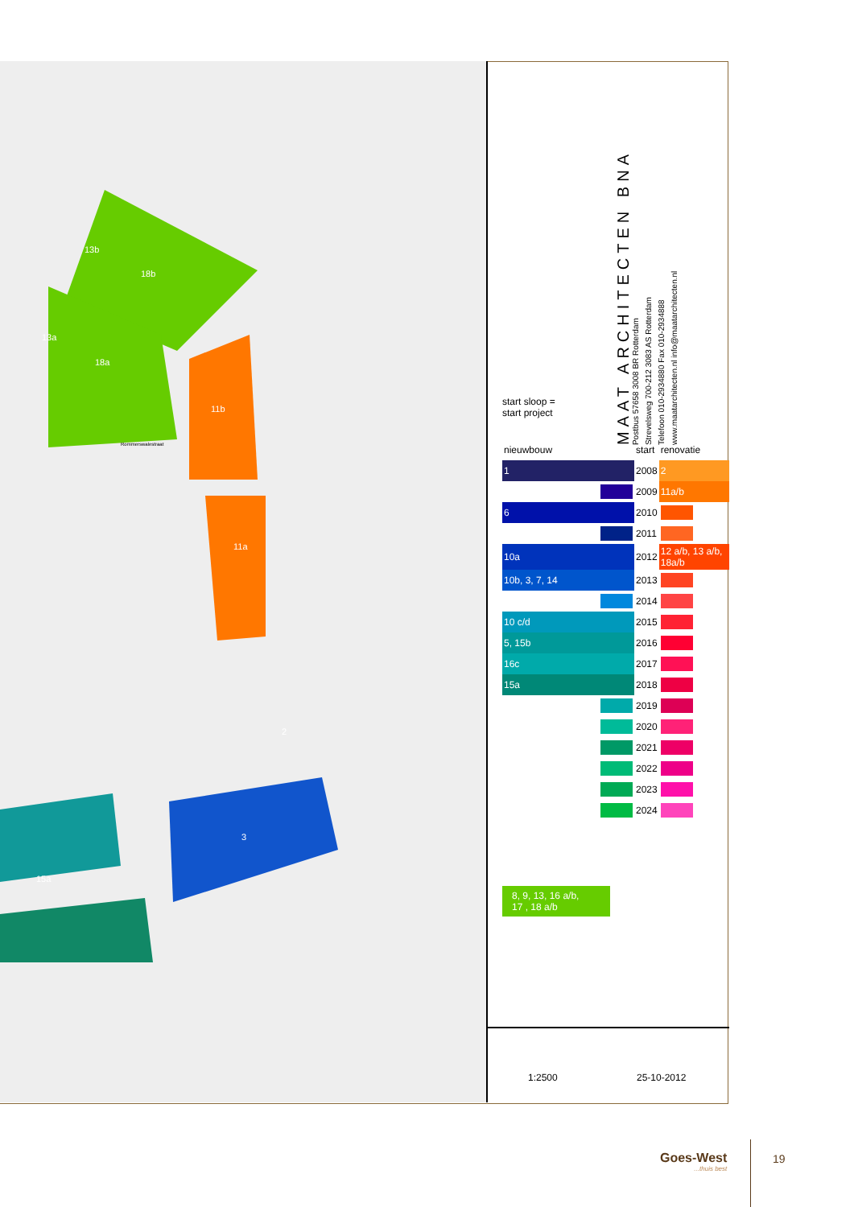13b
18b
13a
18a
11b
11a
2
3
15a
Rommerswalestraat
MAAT ARCHITECTEN BNA
Postbus 57658 3008 BR Rotterdam
Strevelsweg 700-212 3083 AS Rotterdam
Telefoon 010-2934880 Fax 010-2934888
www.maatarchitecten.nl info@maatarchitecten.nl
start sloop =
start project
| nieuwbouw | start | renovatie |
| --- | --- | --- |
| 1 | 2008 | 2 |
| | 2009 | 11a/b |
| 6 | 2010 | |
| | 2011 | |
| 10a | 2012 | 12 a/b, 13 a/b, 18a/b |
| 10b, 3, 7, 14 | 2013 | |
| | 2014 | |
| 10 c/d | 2015 | |
| 5, 15b | 2016 | |
| 16c | 2017 | |
| 15a | 2018 | |
| | 2019 | |
| | 2020 | |
| | 2021 | |
| | 2022 | |
| | 2023 | |
| | 2024 | |
8, 9, 13, 16 a/b,
17 , 18 a/b
1:2500 25-10-2012
Goes-West...thuis best 19